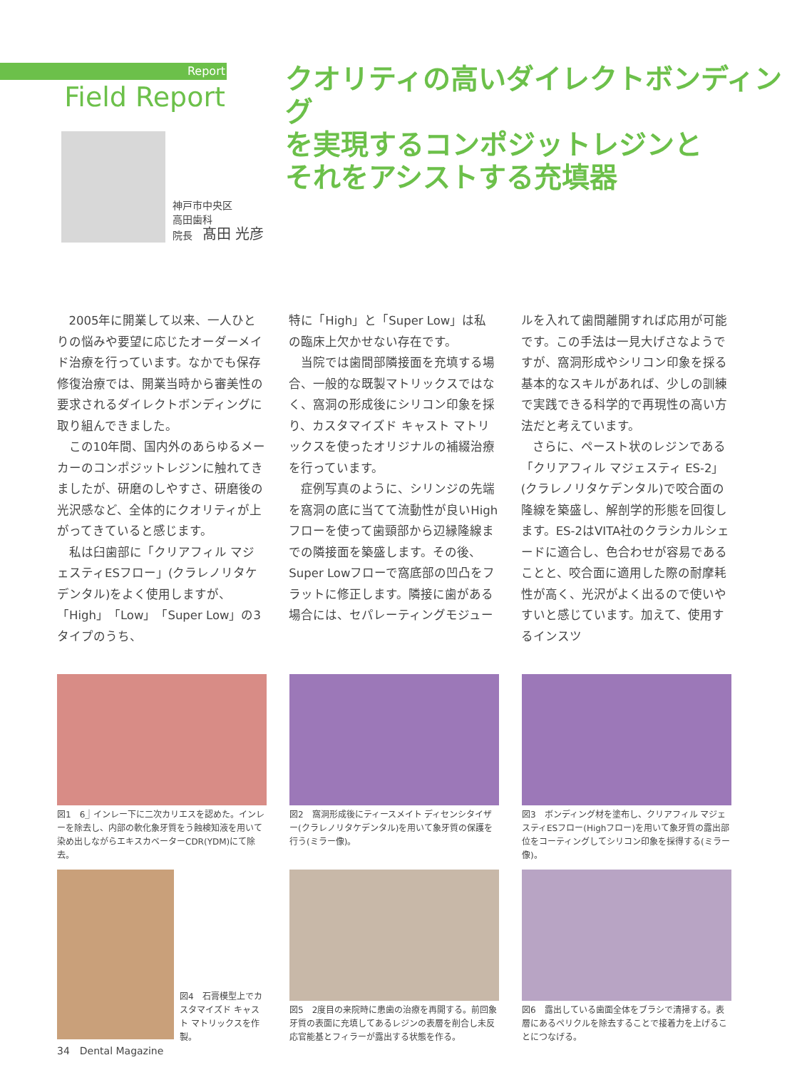Report
Field Report
神戸市中央区
高田歯科
院長　髙田 光彦
クオリティの高いダイレクトボンディング
を実現するコンポジットレジンと
それをアシストする充填器
2005年に開業して以来、一人ひとりの悩みや要望に応じたオーダーメイド治療を行っています。なかでも保存修復治療では、開業当時から審美性の要求されるダイレクトボンディングに取り組んできました。
この10年間、国内外のあらゆるメーカーのコンポジットレジンに触れてきましたが、研磨のしやすさ、研磨後の光沢感など、全体的にクオリティが上がってきていると感じます。
私は臼歯部に「クリアフィル マジェスティESフロー」(クラレノリタケデンタル)をよく使用しますが、「High」「Low」「Super Low」の3タイプのうち、
特に「High」と「Super Low」は私の臨床上欠かせない存在です。
当院では歯間部隣接面を充填する場合、一般的な既製マトリックスではなく、窩洞の形成後にシリコン印象を採り、カスタマイズド キャスト マトリックスを使ったオリジナルの補綴治療を行っています。
症例写真のように、シリンジの先端を窩洞の底に当てて流動性が良いHighフローを使って歯頸部から辺縁隆線までの隣接面を築盛します。その後、Super Lowフローで窩底部の凹凸をフラットに修正します。隣接に歯がある場合には、セパレーティングモジュー
ルを入れて歯間離開すれば応用が可能です。この手法は一見大げさなようですが、窩洞形成やシリコン印象を採る基本的なスキルがあれば、少しの訓練で実践できる科学的で再現性の高い方法だと考えています。
さらに、ペースト状のレジンである「クリアフィル マジェスティ ES-2」(クラレノリタケデンタル)で咬合面の隆線を築盛し、解剖学的形態を回復します。ES-2はVITA社のクラシカルシェードに適合し、色合わせが容易であることと、咬合面に適用した際の耐摩耗性が高く、光沢がよく出るので使いやすいと感じています。加えて、使用するインスツ
図1　6⏌インレー下に二次カリエスを認めた。インレーを除去し、内部の軟化象牙質をう蝕検知液を用いて染め出しながらエキスカベーターCDR(YDM)にて除去。
図2　窩洞形成後にティースメイト ディセンシタイザー(クラレノリタケデンタル)を用いて象牙質の保護を行う(ミラー像)。
図3　ボンディング材を塗布し、クリアフィル マジェスティESフロー(Highフロー)を用いて象牙質の露出部位をコーティングしてシリコン印象を採得する(ミラー像)。
図4　石膏模型上でカスタマイズド キャスト マトリックスを作製。
図5　2度目の来院時に患歯の治療を再開する。前回象牙質の表面に充填してあるレジンの表層を削合し未反応官能基とフィラーが露出する状態を作る。
図6　露出している歯面全体をブラシで清掃する。表層にあるペリクルを除去することで接着力を上げることにつなげる。
34　Dental Magazine